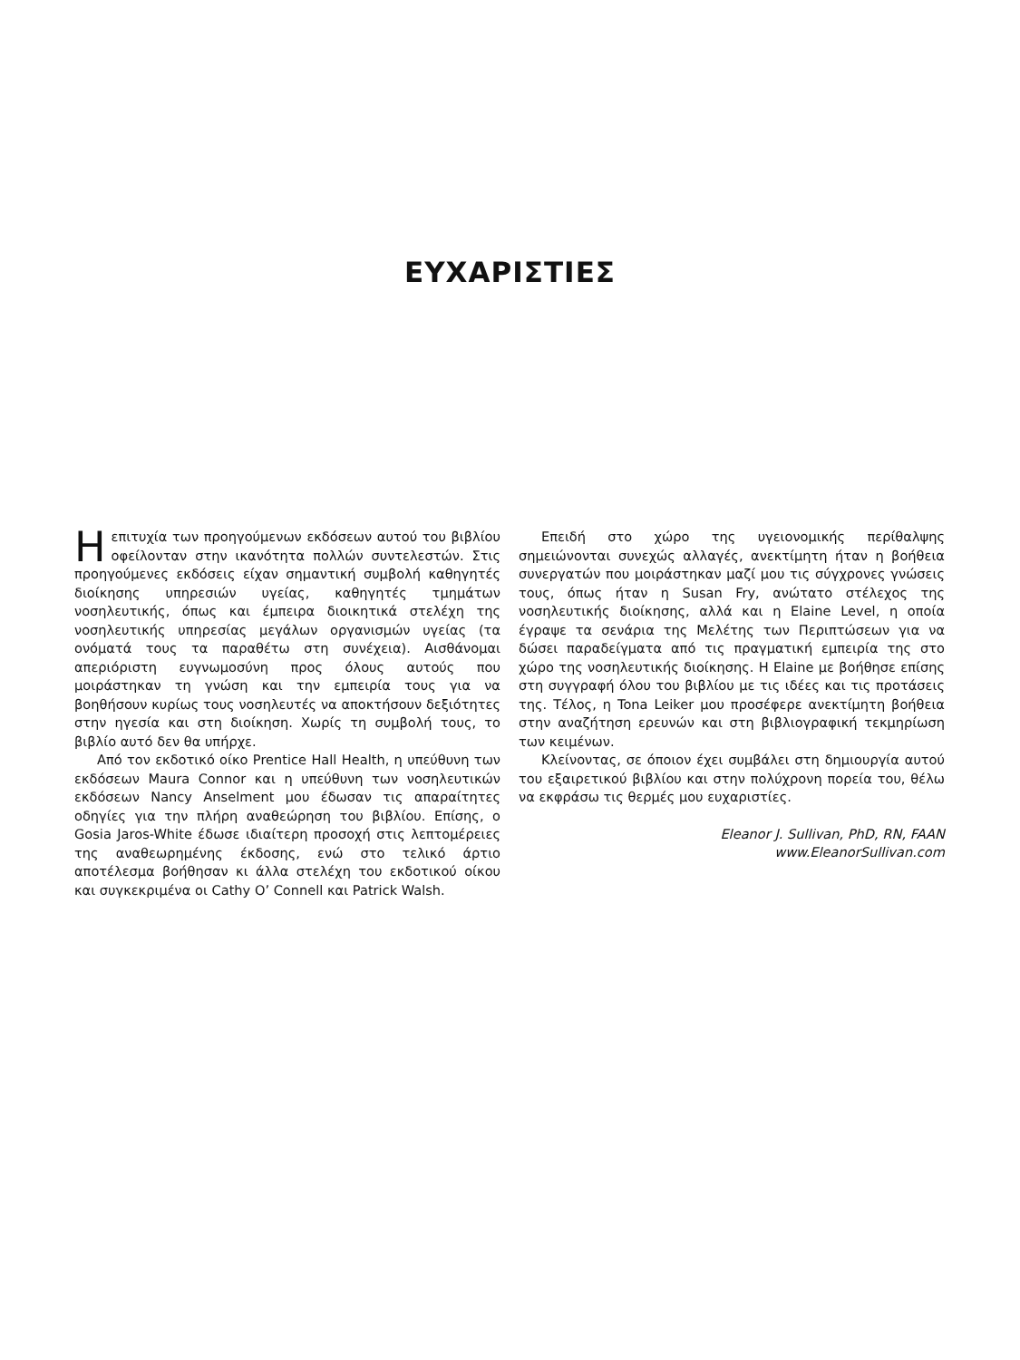ΕΥΧΑΡΙΣΤΙΕΣ
Η επιτυχία των προηγούμενων εκδόσεων αυτού του βιβλίου οφείλονταν στην ικανότητα πολλών συντελεστών. Στις προηγούμενες εκδόσεις είχαν σημαντική συμβολή καθηγητές διοίκησης υπηρεσιών υγείας, καθηγητές τμημάτων νοσηλευτικής, όπως και έμπειρα διοικητικά στελέχη της νοσηλευτικής υπηρεσίας μεγάλων οργανισμών υγείας (τα ονόματά τους τα παραθέτω στη συνέχεια). Αισθάνομαι απεριόριστη ευγνωμοσύνη προς όλους αυτούς που μοιράστηκαν τη γνώση και την εμπειρία τους για να βοηθήσουν κυρίως τους νοσηλευτές να αποκτήσουν δεξιότητες στην ηγεσία και στη διοίκηση. Χωρίς τη συμβολή τους, το βιβλίο αυτό δεν θα υπήρχε.
Από τον εκδοτικό οίκο Prentice Hall Health, η υπεύθυνη των εκδόσεων Maura Connor και η υπεύθυνη των νοσηλευτικών εκδόσεων Nancy Anselment μου έδωσαν τις απαραίτητες οδηγίες για την πλήρη αναθεώρηση του βιβλίου. Επίσης, ο Gosia Jaros-White έδωσε ιδιαίτερη προσοχή στις λεπτομέρειες της αναθεωρημένης έκδοσης, ενώ στο τελικό άρτιο αποτέλεσμα βοήθησαν κι άλλα στελέχη του εκδοτικού οίκου και συγκεκριμένα οι Cathy O’ Connell και Patrick Walsh.
Επειδή στο χώρο της υγειονομικής περίθαλψης σημειώνονται συνεχώς αλλαγές, ανεκτίμητη ήταν η βοήθεια συνεργατών που μοιράστηκαν μαζί μου τις σύγχρονες γνώσεις τους, όπως ήταν η Susan Fry, ανώτατο στέλεχος της νοσηλευτικής διοίκησης, αλλά και η Elaine Level, η οποία έγραψε τα σενάρια της Μελέτης των Περιπτώσεων για να δώσει παραδείγματα από τις πραγματική εμπειρία της στο χώρο της νοσηλευτικής διοίκησης. Η Elaine με βοήθησε επίσης στη συγγραφή όλου του βιβλίου με τις ιδέες και τις προτάσεις της. Τέλος, η Tona Leiker μου προσέφερε ανεκτίμητη βοήθεια στην αναζήτηση ερευνών και στη βιβλιογραφική τεκμηρίωση των κειμένων.
Κλείνοντας, σε όποιον έχει συμβάλει στη δημιουργία αυτού του εξαιρετικού βιβλίου και στην πολύχρονη πορεία του, θέλω να εκφράσω τις θερμές μου ευχαριστίες.
Eleanor J. Sullivan, PhD, RN, FAAN
www.EleanorSullivan.com